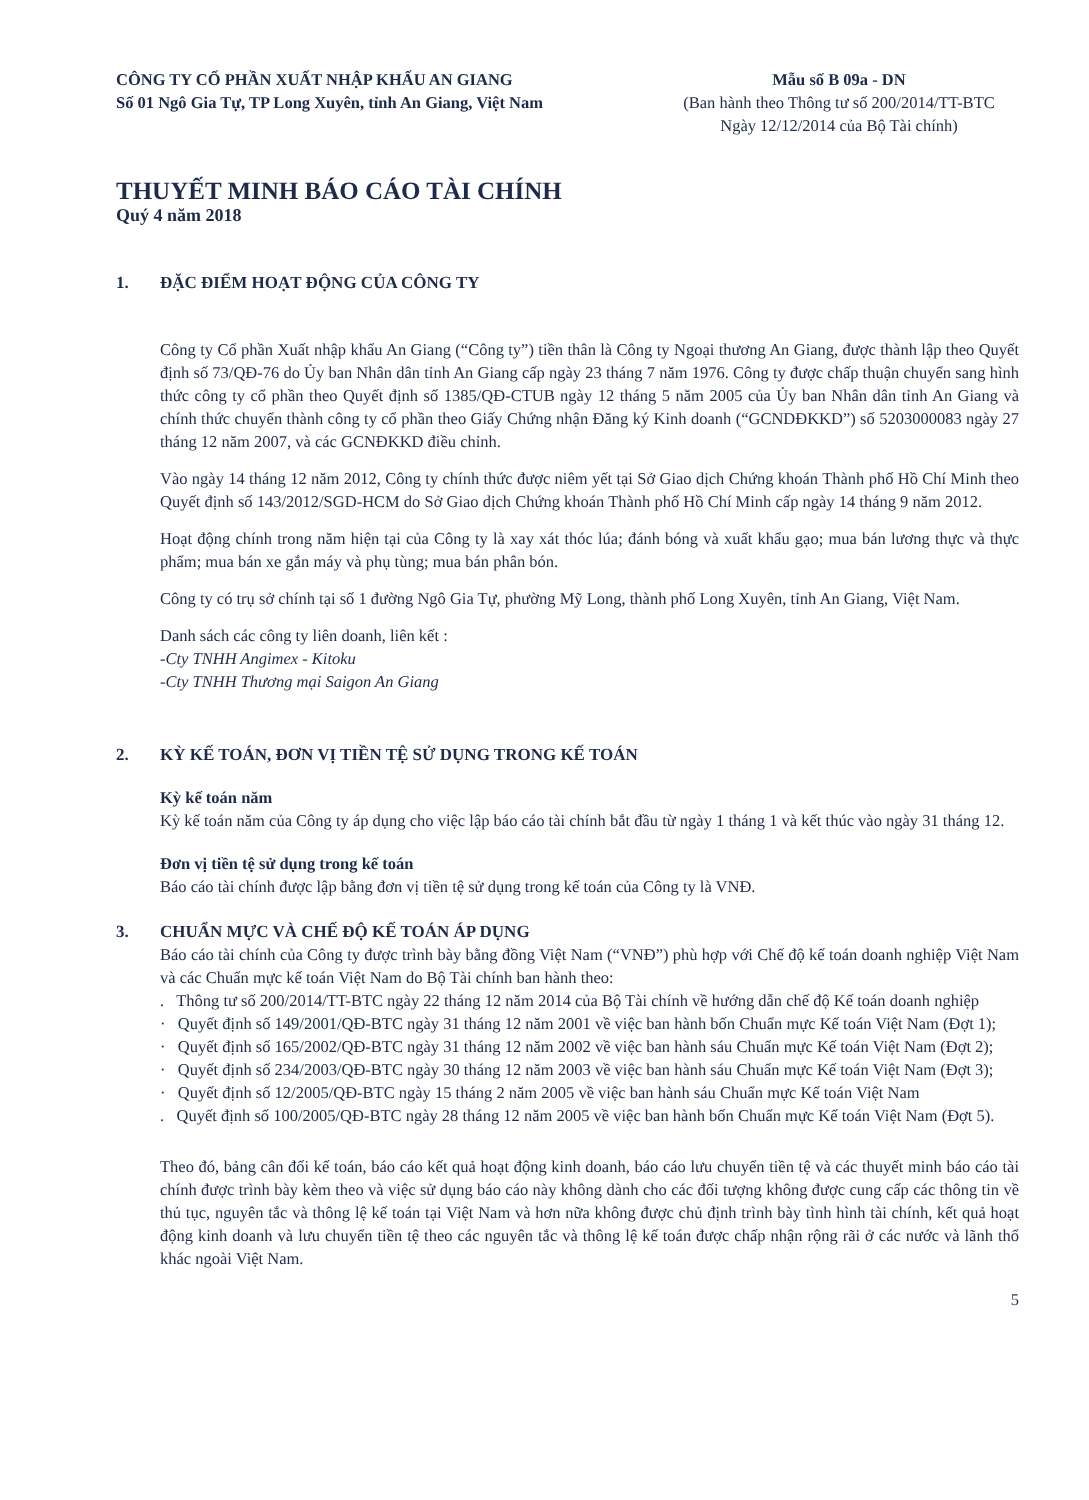CÔNG TY CỔ PHẦN XUẤT NHẬP KHẨU AN GIANG
Số 01 Ngô Gia Tự, TP Long Xuyên, tỉnh An Giang, Việt Nam
Mẫu số B 09a - DN
(Ban hành theo Thông tư số 200/2014/TT-BTC
Ngày 12/12/2014 của Bộ Tài chính)
THUYẾT MINH BÁO CÁO TÀI CHÍNH
Quý 4 năm 2018
1. ĐẶC ĐIỂM HOẠT ĐỘNG CỦA CÔNG TY
Công ty Cổ phần Xuất nhập khẩu An Giang (“Công ty”) tiền thân là Công ty Ngoại thương An Giang, được thành lập theo Quyết định số 73/QĐ-76 do Ủy ban Nhân dân tỉnh An Giang cấp ngày 23 tháng 7 năm 1976. Công ty được chấp thuận chuyển sang hình thức công ty cổ phần theo Quyết định số 1385/QĐ-CTUB ngày 12 tháng 5 năm 2005 của Ủy ban Nhân dân tỉnh An Giang và chính thức chuyển thành công ty cổ phần theo Giấy Chứng nhận Đăng ký Kinh doanh (“GCNDĐKKD”) số 5203000083 ngày 27 tháng 12 năm 2007, và các GCNĐKKD điều chỉnh.
Vào ngày 14 tháng 12 năm 2012, Công ty chính thức được niêm yết tại Sở Giao dịch Chứng khoán Thành phố Hồ Chí Minh theo Quyết định số 143/2012/SGD-HCM do Sở Giao dịch Chứng khoán Thành phố Hồ Chí Minh cấp ngày 14 tháng 9 năm 2012.
Hoạt động chính trong năm hiện tại của Công ty là xay xát thóc lúa; đánh bóng và xuất khẩu gạo; mua bán lương thực và thực phẩm; mua bán xe gắn máy và phụ tùng; mua bán phân bón.
Công ty có trụ sở chính tại số 1 đường Ngô Gia Tự, phường Mỹ Long, thành phố Long Xuyên, tỉnh An Giang, Việt Nam.
Danh sách các công ty liên doanh, liên kết :
-Cty TNHH Angimex - Kitoku
-Cty TNHH Thương mại Saigon An Giang
2. KỲ KẾ TOÁN, ĐƠN VỊ TIỀN TỆ SỬ DỤNG TRONG KẾ TOÁN
Kỳ kế toán năm
Kỳ kế toán năm của Công ty áp dụng cho việc lập báo cáo tài chính bắt đầu từ ngày 1 tháng 1 và kết thúc vào ngày 31 tháng 12.
Đơn vị tiền tệ sử dụng trong kế toán
Báo cáo tài chính được lập bằng đơn vị tiền tệ sử dụng trong kế toán của Công ty là VNĐ.
3. CHUẨN MỰC VÀ CHẾ ĐỘ KẾ TOÁN ÁP DỤNG
Báo cáo tài chính của Công ty được trình bày bằng đồng Việt Nam (“VNĐ”) phù hợp với Chế độ kế toán doanh nghiệp Việt Nam và các Chuẩn mực kế toán Việt Nam do Bộ Tài chính ban hành theo:
. Thông tư số 200/2014/TT-BTC ngày 22 tháng 12 năm 2014 của Bộ Tài chính về hướng dẫn chế độ Kế toán doanh nghiệp
· Quyết định số 149/2001/QĐ-BTC ngày 31 tháng 12 năm 2001 về việc ban hành bốn Chuẩn mực Kế toán Việt Nam (Đợt 1);
· Quyết định số 165/2002/QĐ-BTC ngày 31 tháng 12 năm 2002 về việc ban hành sáu Chuẩn mực Kế toán Việt Nam (Đợt 2);
· Quyết định số 234/2003/QĐ-BTC ngày 30 tháng 12 năm 2003 về việc ban hành sáu Chuẩn mực Kế toán Việt Nam (Đợt 3);
· Quyết định số 12/2005/QĐ-BTC ngày 15 tháng 2 năm 2005 về việc ban hành sáu Chuẩn mực Kế toán Việt Nam
. Quyết định số 100/2005/QĐ-BTC ngày 28 tháng 12 năm 2005 về việc ban hành bốn Chuẩn mực Kế toán Việt Nam (Đợt 5).
Theo đó, bảng cân đối kế toán, báo cáo kết quả hoạt động kinh doanh, báo cáo lưu chuyển tiền tệ và các thuyết minh báo cáo tài chính được trình bày kèm theo và việc sử dụng báo cáo này không dành cho các đối tượng không được cung cấp các thông tin về thủ tục, nguyên tắc và thông lệ kế toán tại Việt Nam và hơn nữa không được chủ định trình bày tình hình tài chính, kết quả hoạt động kinh doanh và lưu chuyển tiền tệ theo các nguyên tắc và thông lệ kế toán được chấp nhận rộng rãi ở các nước và lãnh thổ khác ngoài Việt Nam.
5